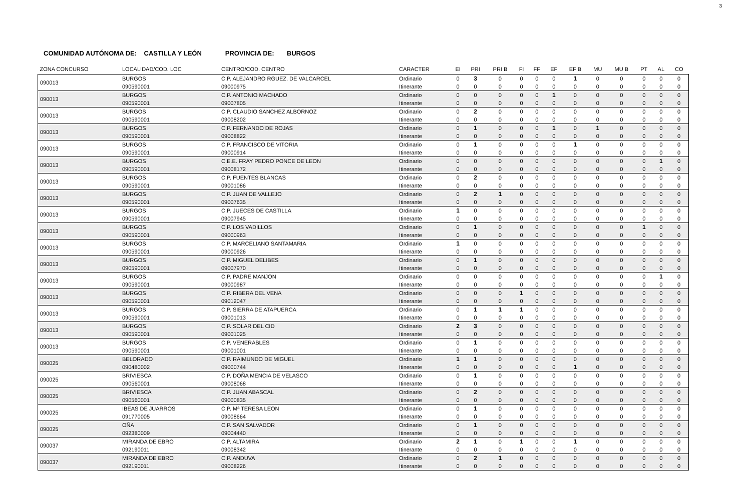3
COMUNIDAD AUTÓNOMA DE: CASTILLA Y LEÓN PROVINCIA DE: BURGOS
| ZONA CONCURSO | LOCALIDAD/COD. LOC | CENTRO/COD. CENTRO | CARACTER | EI | PRI | PRI B | FI | FF | EF | EF B | MU | MU B | PT | AL | CO |
| --- | --- | --- | --- | --- | --- | --- | --- | --- | --- | --- | --- | --- | --- | --- | --- |
| 090013 | BURGOS | C.P. ALEJANDRO RGUEZ. DE VALCARCEL | Ordinario | 0 | 3 | 0 | 0 | 0 | 0 | 1 | 0 | 0 | 0 | 0 | 0 |
| | 090590001 | 09000975 | Itinerante | 0 | 0 | 0 | 0 | 0 | 0 | 0 | 0 | 0 | 0 | 0 | 0 |
| 090013 | BURGOS | C.P. ANTONIO MACHADO | Ordinario | 0 | 0 | 0 | 0 | 0 | 1 | 0 | 0 | 0 | 0 | 0 | 0 |
| | 090590001 | 09007805 | Itinerante | 0 | 0 | 0 | 0 | 0 | 0 | 0 | 0 | 0 | 0 | 0 | 0 |
| 090013 | BURGOS | C.P. CLAUDIO SANCHEZ ALBORNOZ | Ordinario | 0 | 2 | 0 | 0 | 0 | 0 | 0 | 0 | 0 | 0 | 0 | 0 |
| | 090590001 | 09008202 | Itinerante | 0 | 0 | 0 | 0 | 0 | 0 | 0 | 0 | 0 | 0 | 0 | 0 |
| 090013 | BURGOS | C.P. FERNANDO DE ROJAS | Ordinario | 0 | 1 | 0 | 0 | 0 | 1 | 0 | 1 | 0 | 0 | 0 | 0 |
| | 090590001 | 09008822 | Itinerante | 0 | 0 | 0 | 0 | 0 | 0 | 0 | 0 | 0 | 0 | 0 | 0 |
| 090013 | BURGOS | C.P. FRANCISCO DE VITORIA | Ordinario | 0 | 1 | 0 | 0 | 0 | 0 | 1 | 0 | 0 | 0 | 0 | 0 |
| | 090590001 | 09000914 | Itinerante | 0 | 0 | 0 | 0 | 0 | 0 | 0 | 0 | 0 | 0 | 0 | 0 |
| 090013 | BURGOS | C.E.E. FRAY PEDRO PONCE DE LEON | Ordinario | 0 | 0 | 0 | 0 | 0 | 0 | 0 | 0 | 0 | 0 | 1 | 0 |
| | 090590001 | 09008172 | Itinerante | 0 | 0 | 0 | 0 | 0 | 0 | 0 | 0 | 0 | 0 | 0 | 0 |
| 090013 | BURGOS | C.P. FUENTES BLANCAS | Ordinario | 0 | 2 | 0 | 0 | 0 | 0 | 0 | 0 | 0 | 0 | 0 | 0 |
| | 090590001 | 09001086 | Itinerante | 0 | 0 | 0 | 0 | 0 | 0 | 0 | 0 | 0 | 0 | 0 | 0 |
| 090013 | BURGOS | C.P. JUAN DE VALLEJO | Ordinario | 0 | 2 | 1 | 0 | 0 | 0 | 0 | 0 | 0 | 0 | 0 | 0 |
| | 090590001 | 09007635 | Itinerante | 0 | 0 | 0 | 0 | 0 | 0 | 0 | 0 | 0 | 0 | 0 | 0 |
| 090013 | BURGOS | C.P. JUECES DE CASTILLA | Ordinario | 1 | 0 | 0 | 0 | 0 | 0 | 0 | 0 | 0 | 0 | 0 | 0 |
| | 090590001 | 09007945 | Itinerante | 0 | 0 | 0 | 0 | 0 | 0 | 0 | 0 | 0 | 0 | 0 | 0 |
| 090013 | BURGOS | C.P. LOS VADILLOS | Ordinario | 0 | 1 | 0 | 0 | 0 | 0 | 0 | 0 | 0 | 1 | 0 | 0 |
| | 090590001 | 09000963 | Itinerante | 0 | 0 | 0 | 0 | 0 | 0 | 0 | 0 | 0 | 0 | 0 | 0 |
| 090013 | BURGOS | C.P. MARCELIANO SANTAMARIA | Ordinario | 1 | 0 | 0 | 0 | 0 | 0 | 0 | 0 | 0 | 0 | 0 | 0 |
| | 090590001 | 09000926 | Itinerante | 0 | 0 | 0 | 0 | 0 | 0 | 0 | 0 | 0 | 0 | 0 | 0 |
| 090013 | BURGOS | C.P. MIGUEL DELIBES | Ordinario | 0 | 1 | 0 | 0 | 0 | 0 | 0 | 0 | 0 | 0 | 0 | 0 |
| | 090590001 | 09007970 | Itinerante | 0 | 0 | 0 | 0 | 0 | 0 | 0 | 0 | 0 | 0 | 0 | 0 |
| 090013 | BURGOS | C.P. PADRE MANJON | Ordinario | 0 | 0 | 0 | 0 | 0 | 0 | 0 | 0 | 0 | 0 | 1 | 0 |
| | 090590001 | 09000987 | Itinerante | 0 | 0 | 0 | 0 | 0 | 0 | 0 | 0 | 0 | 0 | 0 | 0 |
| 090013 | BURGOS | C.P. RIBERA DEL VENA | Ordinario | 0 | 0 | 0 | 1 | 0 | 0 | 0 | 0 | 0 | 0 | 0 | 0 |
| | 090590001 | 09012047 | Itinerante | 0 | 0 | 0 | 0 | 0 | 0 | 0 | 0 | 0 | 0 | 0 | 0 |
| 090013 | BURGOS | C.P. SIERRA DE ATAPUERCA | Ordinario | 0 | 1 | 1 | 1 | 0 | 0 | 0 | 0 | 0 | 0 | 0 | 0 |
| | 090590001 | 09001013 | Itinerante | 0 | 0 | 0 | 0 | 0 | 0 | 0 | 0 | 0 | 0 | 0 | 0 |
| 090013 | BURGOS | C.P. SOLAR DEL CID | Ordinario | 2 | 3 | 0 | 0 | 0 | 0 | 0 | 0 | 0 | 0 | 0 | 0 |
| | 090590001 | 09001025 | Itinerante | 0 | 0 | 0 | 0 | 0 | 0 | 0 | 0 | 0 | 0 | 0 | 0 |
| 090013 | BURGOS | C.P. VENERABLES | Ordinario | 0 | 1 | 0 | 0 | 0 | 0 | 0 | 0 | 0 | 0 | 0 | 0 |
| | 090590001 | 09001001 | Itinerante | 0 | 0 | 0 | 0 | 0 | 0 | 0 | 0 | 0 | 0 | 0 | 0 |
| 090025 | BELORADO | C.P. RAIMUNDO DE MIGUEL | Ordinario | 1 | 1 | 0 | 0 | 0 | 0 | 0 | 0 | 0 | 0 | 0 | 0 |
| | 090480002 | 09000744 | Itinerante | 0 | 0 | 0 | 0 | 0 | 0 | 1 | 0 | 0 | 0 | 0 | 0 |
| 090025 | BRIVIESCA | C.P. DOÑA MENCIA DE VELASCO | Ordinario | 0 | 1 | 0 | 0 | 0 | 0 | 0 | 0 | 0 | 0 | 0 | 0 |
| | 090560001 | 09008068 | Itinerante | 0 | 0 | 0 | 0 | 0 | 0 | 0 | 0 | 0 | 0 | 0 | 0 |
| 090025 | BRIVIESCA | C.P. JUAN ABASCAL | Ordinario | 0 | 2 | 0 | 0 | 0 | 0 | 0 | 0 | 0 | 0 | 0 | 0 |
| | 090560001 | 09000835 | Itinerante | 0 | 0 | 0 | 0 | 0 | 0 | 0 | 0 | 0 | 0 | 0 | 0 |
| 090025 | IBEAS DE JUARROS | C.P. Mª TERESA LEON | Ordinario | 0 | 1 | 0 | 0 | 0 | 0 | 0 | 0 | 0 | 0 | 0 | 0 |
| | 091770005 | 09008664 | Itinerante | 0 | 0 | 0 | 0 | 0 | 0 | 0 | 0 | 0 | 0 | 0 | 0 |
| 090025 | OÑA | C.P. SAN SALVADOR | Ordinario | 0 | 1 | 0 | 0 | 0 | 0 | 0 | 0 | 0 | 0 | 0 | 0 |
| | 092380009 | 09004440 | Itinerante | 0 | 0 | 0 | 0 | 0 | 0 | 0 | 0 | 0 | 0 | 0 | 0 |
| 090037 | MIRANDA DE EBRO | C.P. ALTAMIRA | Ordinario | 2 | 1 | 0 | 1 | 0 | 0 | 1 | 0 | 0 | 0 | 0 | 0 |
| | 092190011 | 09008342 | Itinerante | 0 | 0 | 0 | 0 | 0 | 0 | 0 | 0 | 0 | 0 | 0 | 0 |
| 090037 | MIRANDA DE EBRO | C.P. ANDUVA | Ordinario | 0 | 2 | 1 | 0 | 0 | 0 | 0 | 0 | 0 | 0 | 0 | 0 |
| | 092190011 | 09008226 | Itinerante | 0 | 0 | 0 | 0 | 0 | 0 | 0 | 0 | 0 | 0 | 0 | 0 |